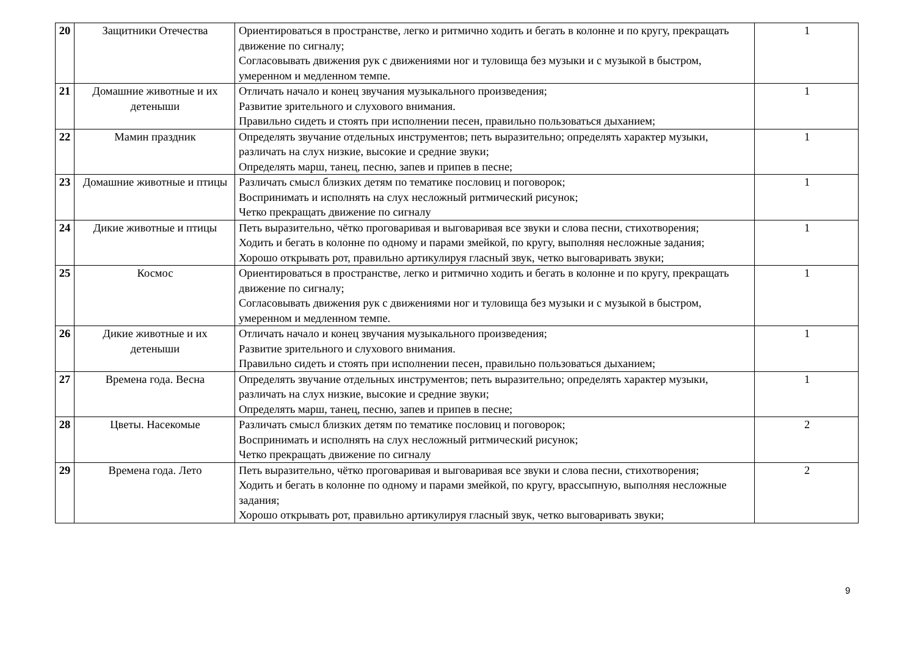| 20 | Защитники Отечества | Ориентироваться в пространстве, легко и ритмично ходить и бегать в колонне и по кругу, прекращать движение по сигналу; Согласовывать движения рук с движениями ног и туловища без музыки и с музыкой в быстром, умеренном и медленном темпе. | 1 |
| 21 | Домашние животные и их детеныши | Отличать начало и конец звучания музыкального произведения; Развитие зрительного и слухового внимания. Правильно сидеть и стоять при исполнении песен, правильно пользоваться дыханием; | 1 |
| 22 | Мамин праздник | Определять звучание отдельных инструментов; петь выразительно; определять характер музыки, различать на слух низкие, высокие и средние звуки; Определять марш, танец, песню, запев и припев в песне; | 1 |
| 23 | Домашние животные и птицы | Различать смысл близких детям по тематике пословиц и поговорок; Воспринимать и исполнять на слух несложный ритмический рисунок; Четко прекращать движение по сигналу | 1 |
| 24 | Дикие животные и птицы | Петь выразительно, чётко проговаривая и выговаривая все звуки и слова песни, стихотворения; Ходить и бегать в колонне по одному и парами змейкой, по кругу, выполняя несложные задания; Хорошо открывать рот, правильно артикулируя гласный звук, четко выговаривать звуки; | 1 |
| 25 | Космос | Ориентироваться в пространстве, легко и ритмично ходить и бегать в колонне и по кругу, прекращать движение по сигналу; Согласовывать движения рук с движениями ног и туловища без музыки и с музыкой в быстром, умеренном и медленном темпе. | 1 |
| 26 | Дикие животные и их детеныши | Отличать начало и конец звучания музыкального произведения; Развитие зрительного и слухового внимания. Правильно сидеть и стоять при исполнении песен, правильно пользоваться дыханием; | 1 |
| 27 | Времена года. Весна | Определять звучание отдельных инструментов; петь выразительно; определять характер музыки, различать на слух низкие, высокие и средние звуки; Определять марш, танец, песню, запев и припев в песне; | 1 |
| 28 | Цветы. Насекомые | Различать смысл близких детям по тематике пословиц и поговорок; Воспринимать и исполнять на слух несложный ритмический рисунок; Четко прекращать движение по сигналу | 2 |
| 29 | Времена года. Лето | Петь выразительно, чётко проговаривая и выговаривая все звуки и слова песни, стихотворения; Ходить и бегать в колонне по одному и парами змейкой, по кругу, врассыпную, выполняя несложные задания; Хорошо открывать рот, правильно артикулируя гласный звук, четко выговаривать звуки; | 2 |
9